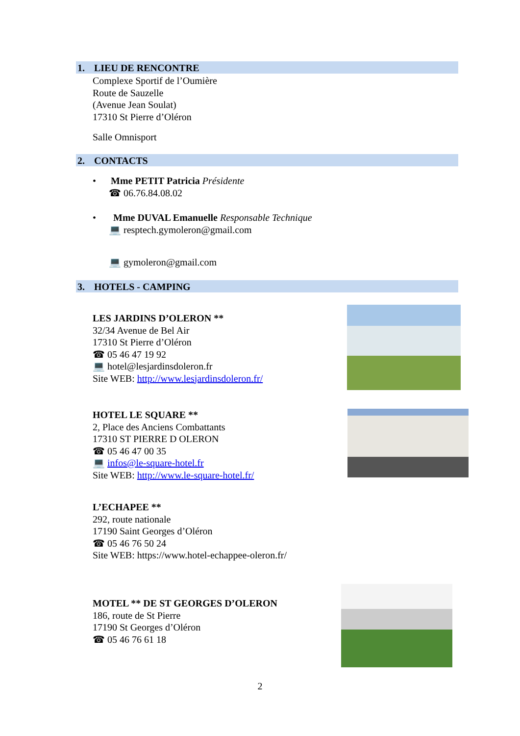1. LIEU DE RENCONTRE
Complexe Sportif de l’Oumière
Route de Sauzelle
(Avenue Jean Soulat)
17310 St Pierre d’Oléron
Salle Omnisport
2. CONTACTS
• Mme PETIT Patricia Présidente
☎ 06.76.84.08.02
• Mme DUVAL Emanuelle Responsable Technique
💻 resptech.gymoleron@gmail.com
💻 gymoleron@gmail.com
3. HOTELS - CAMPING
LES JARDINS D’OLERON **
32/34 Avenue de Bel Air
17310 St Pierre d’Oléron
☎ 05 46 47 19 92
💻 hotel@lesjardinsdoleron.fr
Site WEB: http://www.lesjardinsdoleron.fr/
HOTEL LE SQUARE **
2, Place des Anciens Combattants
17310 ST PIERRE D OLERON
☎ 05 46 47 00 35
💻 infos@le-square-hotel.fr
Site WEB: http://www.le-square-hotel.fr/
L’ECHAPEE **
292, route nationale
17190 Saint Georges d’Oléron
☎ 05 46 76 50 24
Site WEB: https://www.hotel-echappee-oleron.fr/
MOTEL ** DE ST GEORGES D’OLERON
186, route de St Pierre
17190 St Georges d’Oléron
☎ 05 46 76 61 18
2